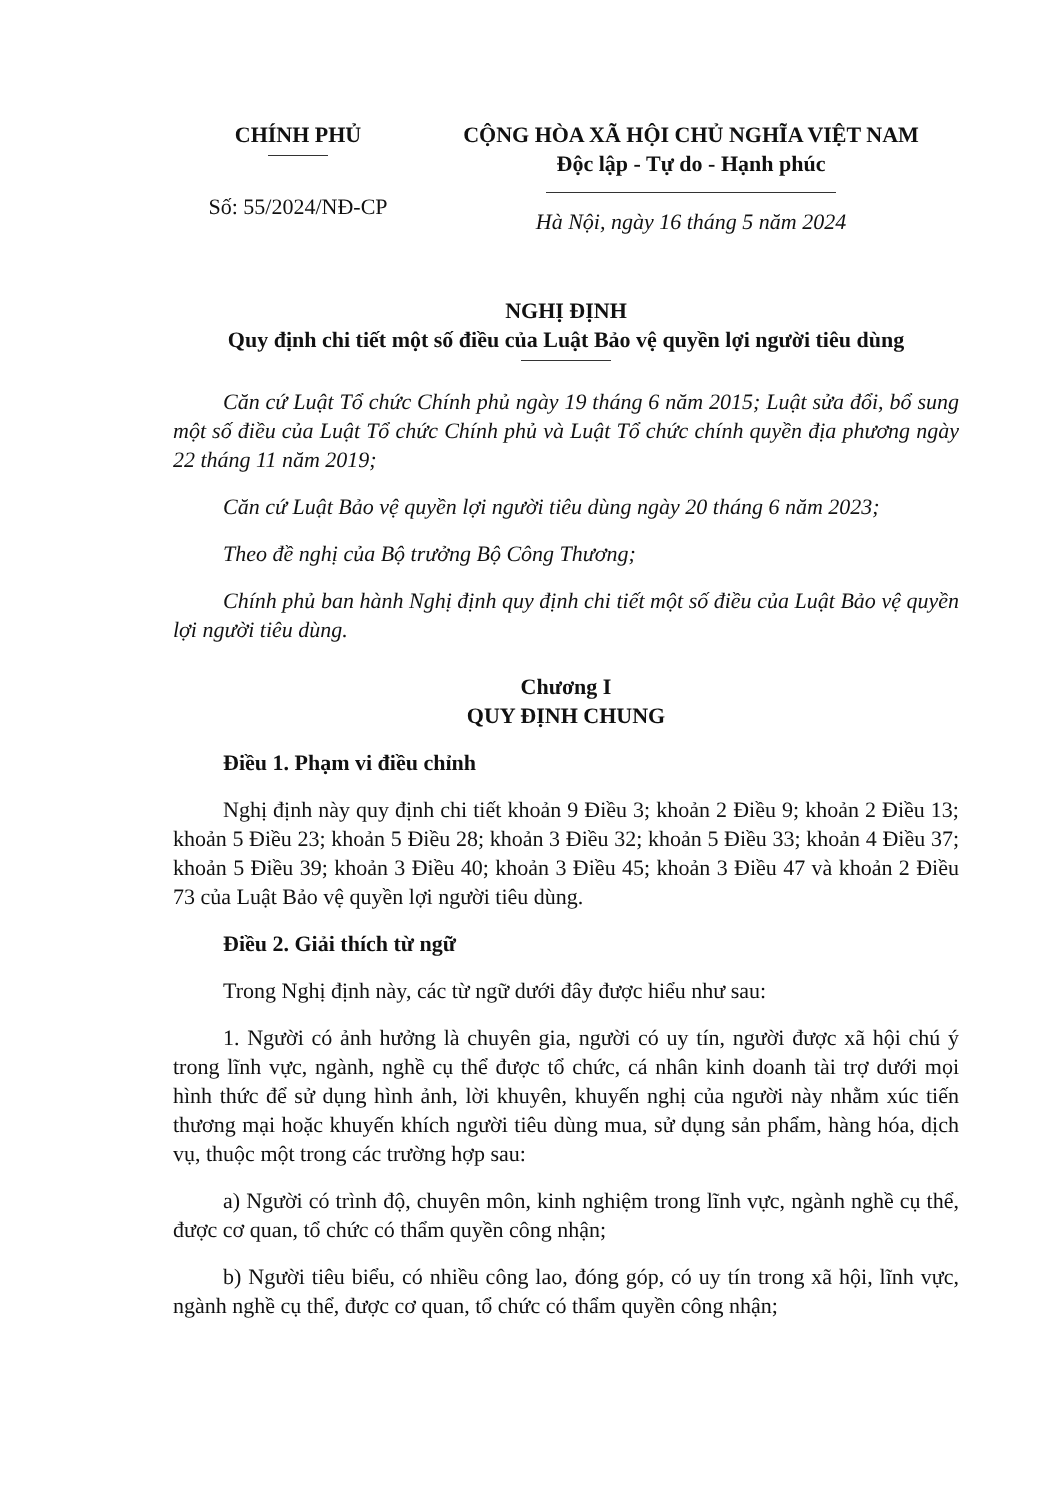CHÍNH PHỦ
Số: 55/2024/NĐ-CP
CỘNG HÒA XÃ HỘI CHỦ NGHĨA VIỆT NAM
Độc lập - Tự do - Hạnh phúc
Hà Nội, ngày 16 tháng 5 năm 2024
NGHỊ ĐỊNH
Quy định chi tiết một số điều của Luật Bảo vệ quyền lợi người tiêu dùng
Căn cứ Luật Tổ chức Chính phủ ngày 19 tháng 6 năm 2015; Luật sửa đổi, bổ sung một số điều của Luật Tổ chức Chính phủ và Luật Tổ chức chính quyền địa phương ngày 22 tháng 11 năm 2019;
Căn cứ Luật Bảo vệ quyền lợi người tiêu dùng ngày 20 tháng 6 năm 2023;
Theo đề nghị của Bộ trưởng Bộ Công Thương;
Chính phủ ban hành Nghị định quy định chi tiết một số điều của Luật Bảo vệ quyền lợi người tiêu dùng.
Chương I
QUY ĐỊNH CHUNG
Điều 1. Phạm vi điều chỉnh
Nghị định này quy định chi tiết khoản 9 Điều 3; khoản 2 Điều 9; khoản 2 Điều 13; khoản 5 Điều 23; khoản 5 Điều 28; khoản 3 Điều 32; khoản 5 Điều 33; khoản 4 Điều 37; khoản 5 Điều 39; khoản 3 Điều 40; khoản 3 Điều 45; khoản 3 Điều 47 và khoản 2 Điều 73 của Luật Bảo vệ quyền lợi người tiêu dùng.
Điều 2. Giải thích từ ngữ
Trong Nghị định này, các từ ngữ dưới đây được hiểu như sau:
1. Người có ảnh hưởng là chuyên gia, người có uy tín, người được xã hội chú ý trong lĩnh vực, ngành, nghề cụ thể được tổ chức, cá nhân kinh doanh tài trợ dưới mọi hình thức để sử dụng hình ảnh, lời khuyên, khuyến nghị của người này nhằm xúc tiến thương mại hoặc khuyến khích người tiêu dùng mua, sử dụng sản phẩm, hàng hóa, dịch vụ, thuộc một trong các trường hợp sau:
a) Người có trình độ, chuyên môn, kinh nghiệm trong lĩnh vực, ngành nghề cụ thể, được cơ quan, tổ chức có thẩm quyền công nhận;
b) Người tiêu biểu, có nhiều công lao, đóng góp, có uy tín trong xã hội, lĩnh vực, ngành nghề cụ thể, được cơ quan, tổ chức có thẩm quyền công nhận;